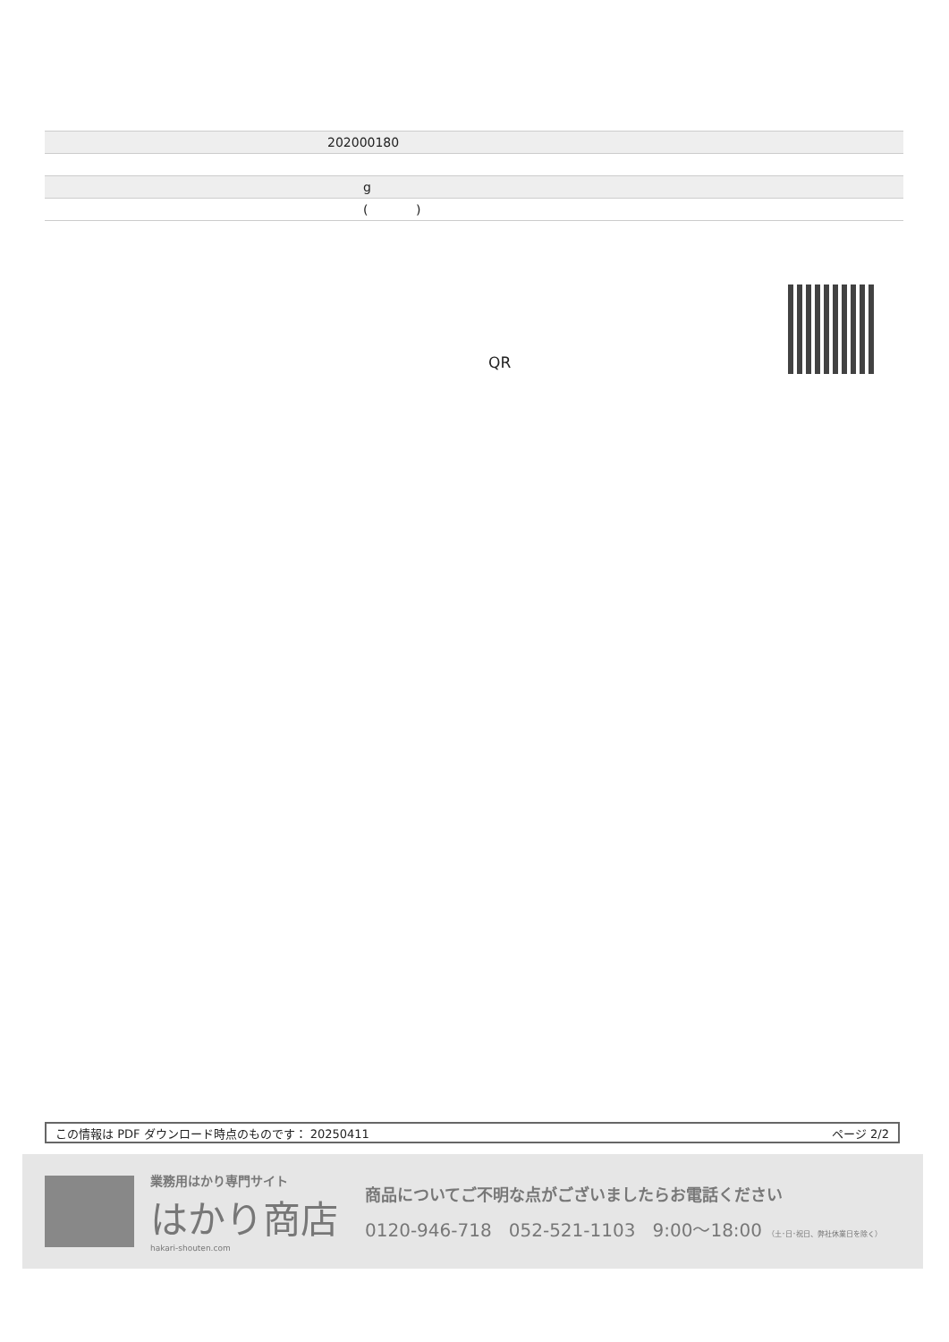| | 202000180 |
| | g |
| | ( ) |
QR
この情報は PDF ダウンロード時点のものです： 20250411 ページ 2/2
業務用はかり専門サイト
はかり商店
hakari-shouten.com
商品についてご不明な点がございましたらお電話ください
0120-946-718 052-521-1103 9:00〜18:00 （土･日･祝日、弊社休業日を除く）